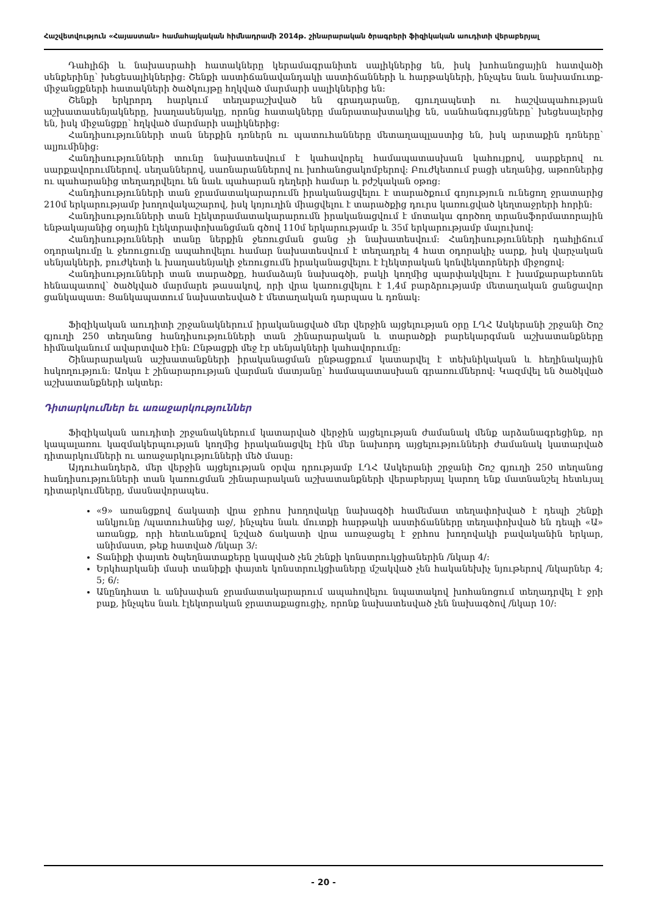Հաշվետվություն «Հայաստան» համահայկական հիմնադրամի 2014թ. շինարարական ծրագրերի ֆիզիկական աուդիտի վերաբերյալ
Դահլիճի և նախասրահի հատակները կերամագրանիտե սալիկներից են, իսկ խոհանոցային հատվածի սենքերինը՝ խեցեսալիկներից: Շենքի աստիճանավանդակի աստիճանների և հարթակների, ինչպես նաև նախամուտք-միջանցքների հատակների ծածկույթը հղկված մարմարի սալիկներից են:
Շենքի երկրորդ հարկում տեղաբաշխված են գրադարանը, գյուղապետի ու հաշվապահության աշխատասենյակները, խաղասենյակը, որոնց հատակները մանրատախտակից են, սանհանգույցները՝ խեցեսալերից են, իսկ միջանցքը՝ հղկված մարմարի սալիկներից:
Հանդիսությունների տան ներքին դռներն ու պատուհանները մետաղապլաստից են, իսկ արտաքին դռները՝ ալյումինից:
Հանդիսությունների տունը նախատեսվում է կահավորել համապատասխան կահույքով, սարքերով ու սարքավորումներով. սեղաններով, սառնարաններով ու խոհանոցակոմբերով: Բուժկետում բացի սեղանից, աթոռներից ու պահարանից տեղադրվելու են նաև պահարան դեղերի համար և բժշկական օթոց:
Հանդիսությունների տան ջրամատակարարումն իրականացվելու է տարածքում գոյություն ունեցող ջրատարից 210մ երկարությամբ խողովակաշարով, իսկ կոյուղին միացվելու է տարածքից դուրս կառուցված կեղտաջրերի հորին:
Հանդիսությունների տան էլեկտրամատակարարումն իրականացվում է մոտակա գործող տրանսֆորմատորային ենթակայանից օդային էլեկտրափոխանցման գծով 110մ երկարությամբ և 35մ երկարությամբ մալուխով:
Հանդիսությունների տանը ներքին ջեռուցման ցանց չի նախատեսվում: Հանդիսությունների դահլիճում օդորակումը և ջեռուցումը ապահովելու համար նախատեսվում է տեղադրել 4 հատ օդորակիչ սարք, իսկ վարչական սենյակների, բուժկետի և խաղասենյակի ջեռուցումն իրականացվելու է էլեկտրական կոնվեկտորների միջոցով:
Հանդիսությունների տան տարածքը, համաձայն նախագծի, բակի կողմից պարփակվելու է խամքարաբետոնե հենապատով՝ ծածկված մարմարե թասակով, որի վրա կառուցվելու է 1,4մ բարձրությամբ մետաղական ցանցավոր ցանկապատ: Ցանկապատում նախատեսված է մետաղական դարպաս և դռնակ:
Ֆիզիկական աուդիտի շրջանակներում իրականացված մեր վերջին այցելության օրը ԼՂՀ Ասկերանի շրջանի Շոշ գյուղի 250 տեղանոց հանդիսությունների տան շինարարական և տարածքի բարեկարգման աշխատանքները հիմնականում ավարտված էին: Ընթացքի մեջ էր սենյակների կահավորումը:
Շինարարական աշխատանքների իրականացման ընթացքում կատարվել է տեխնիկական և հեղինակային հսկողություն: Առկա է շինարարության վարման մատյանը՝ համապատասխան գրառումներով: Կազմվել են ծածկված աշխատանքների ակտեր:
Դիտարկումներ եւ առաջարկություններ
Ֆիզիկական աուդիտի շրջանակներում կատարված վերջին այցելության ժամանակ մենք արձանագրեցինք, որ կապալառու կազմակերպության կողմից իրականացվել էին մեր նախորդ այցելությունների ժամանակ կատարված դիտարկումների ու առաջարկությունների մեծ մասը:
Այդուհանդերձ, մեր վերջին այցելության օրվա դրությամբ ԼՂՀ Ասկերանի շրջանի Շոշ գյուղի 250 տեղանոց հանդիսությունների տան կառուցման շինարարական աշխատանքների վերաբերյալ կարող ենք մատնանշել հետևյալ դիտարկումները, մասնավորապես.
«9» առանցքով ճակատի վրա ջրհոս խողովակը նախագծի համեմատ տեղափոխված է դեպի շենքի անկյունը /պատուհանից աջ/, ինչպես նաև մուտքի հարթակի աստիճանները տեղափոխված են դեպի «Ա» առանցք, որի հետևանքով նշված ճակատի վրա առաջացել է ջրհոս խողովակի բավականին երկար, անիմաստ, թեք հատված /նկար 3/:
Տանիքի փայտե ծպեղնատաքերը կապված չեն շենքի կոնստրուկցիաներին /նկար 4/:
Երկհարկանի մասի տանիքի փայտե կոնստրուկցիաները մշակված չեն հականեխիչ նյութերով /նկարներ 4; 5; 6/:
Անընդհատ և անխափան ջրամատակարարում ապահովելու նպատակով խոհանոցում տեղադրվել է ջրի բաք, ինչպես նաև էլեկտրական ջրատաքացուցիչ, որոնք նախատեսված չեն նախագծով /նկար 10/:
- 20 -